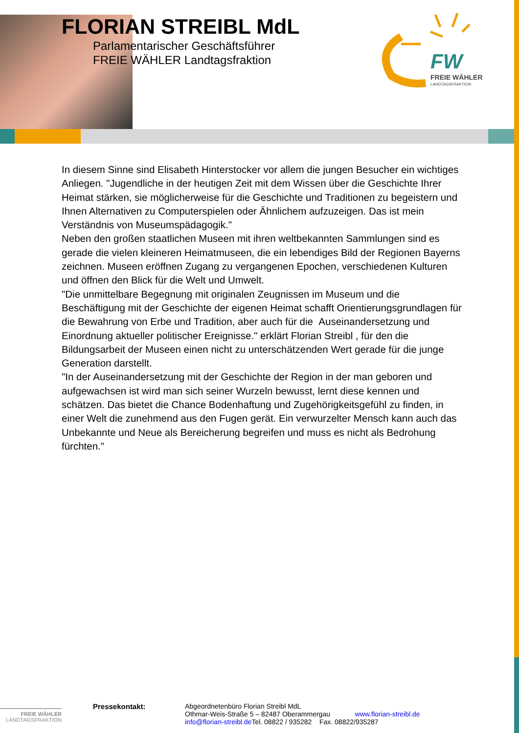FLORIAN STREIBL MdL
Parlamentarischer Geschäftsführer
FREIE WÄHLER Landtagsfraktion
FW
FREIE WÄHLER
LANDTAGSFRAKTION
In diesem Sinne sind Elisabeth Hinterstocker vor allem die jungen Besucher ein wichtiges Anliegen. "Jugendliche in der heutigen Zeit mit dem Wissen über die Geschichte Ihrer Heimat stärken, sie möglicherweise für die Geschichte und Traditionen zu begeistern und Ihnen Alternativen zu Computerspielen oder Ähnlichem aufzuzeigen. Das ist mein Verständnis von Museumspädagogik."
Neben den großen staatlichen Museen mit ihren weltbekannten Sammlungen sind es gerade die vielen kleineren Heimatmuseen, die ein lebendiges Bild der Regionen Bayerns zeichnen. Museen eröffnen Zugang zu vergangenen Epochen, verschiedenen Kulturen und öffnen den Blick für die Welt und Umwelt.
"Die unmittelbare Begegnung mit originalen Zeugnissen im Museum und die Beschäftigung mit der Geschichte der eigenen Heimat schafft Orientierungsgrundlagen für die Bewahrung von Erbe und Tradition, aber auch für die Auseinandersetzung und Einordnung aktueller politischer Ereignisse." erklärt Florian Streibl , für den die Bildungsarbeit der Museen einen nicht zu unterschätzenden Wert gerade für die junge Generation darstellt.
"In der Auseinandersetzung mit der Geschichte der Region in der man geboren und aufgewachsen ist wird man sich seiner Wurzeln bewusst, lernt diese kennen und schätzen. Das bietet die Chance Bodenhaftung und Zugehörigkeitsgefühl zu finden, in einer Welt die zunehmend aus den Fugen gerät. Ein verwurzelter Mensch kann auch das Unbekannte und Neue als Bereicherung begreifen und muss es nicht als Bedrohung fürchten."
Pressekontakt: Abgeordnetenbüro Florian Streibl MdL
Othmar-Weis-Straße 5 – 82487 Oberammergau www.florian-streibl.de
info@florian-streibl.de Tel. 08822 / 935282 Fax. 08822/935287
FREIE WÄHLER
LANDTAGSFRAKTION